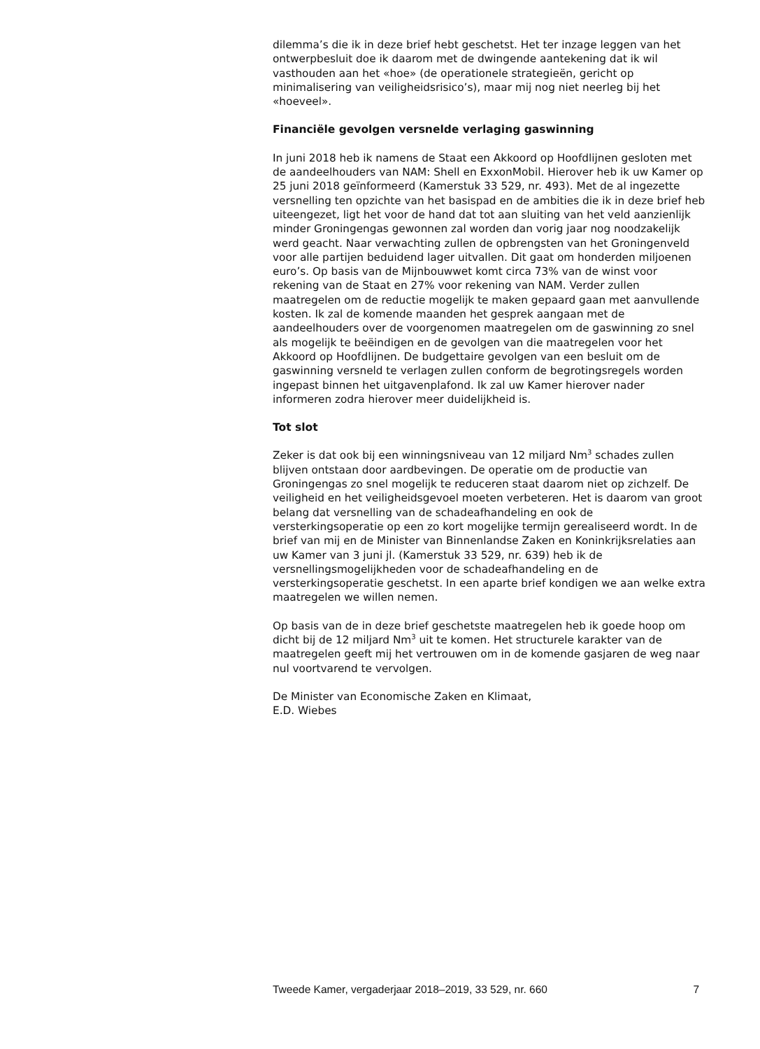dilemma’s die ik in deze brief hebt geschetst. Het ter inzage leggen van het ontwerpbesluit doe ik daarom met de dwingende aantekening dat ik wil vasthouden aan het «hoe» (de operationele strategieën, gericht op minimalisering van veiligheidsrisico’s), maar mij nog niet neerleg bij het «hoeveel».
Financiële gevolgen versnelde verlaging gaswinning
In juni 2018 heb ik namens de Staat een Akkoord op Hoofdlijnen gesloten met de aandeelhouders van NAM: Shell en ExxonMobil. Hierover heb ik uw Kamer op 25 juni 2018 geïnformeerd (Kamerstuk 33 529, nr. 493). Met de al ingezette versnelling ten opzichte van het basispad en de ambities die ik in deze brief heb uiteengezet, ligt het voor de hand dat tot aan sluiting van het veld aanzienlijk minder Groningengas gewonnen zal worden dan vorig jaar nog noodzakelijk werd geacht. Naar verwachting zullen de opbrengsten van het Groningenveld voor alle partijen beduidend lager uitvallen. Dit gaat om honderden miljoenen euro’s. Op basis van de Mijnbouwwet komt circa 73% van de winst voor rekening van de Staat en 27% voor rekening van NAM. Verder zullen maatregelen om de reductie mogelijk te maken gepaard gaan met aanvullende kosten. Ik zal de komende maanden het gesprek aangaan met de aandeelhouders over de voorgenomen maatregelen om de gaswinning zo snel als mogelijk te beëindigen en de gevolgen van die maatregelen voor het Akkoord op Hoofdlijnen. De budgettaire gevolgen van een besluit om de gaswinning versneld te verlagen zullen conform de begrotingsregels worden ingepast binnen het uitgavenplafond. Ik zal uw Kamer hierover nader informeren zodra hierover meer duidelijkheid is.
Tot slot
Zeker is dat ook bij een winningsniveau van 12 miljard Nm<sup>3</sup> schades zullen blijven ontstaan door aardbevingen. De operatie om de productie van Groningengas zo snel mogelijk te reduceren staat daarom niet op zichzelf. De veiligheid en het veiligheidsgevoel moeten verbeteren. Het is daarom van groot belang dat versnelling van de schadeafhandeling en ook de versterkingsoperatie op een zo kort mogelijke termijn gerealiseerd wordt. In de brief van mij en de Minister van Binnenlandse Zaken en Koninkrijksrelaties aan uw Kamer van 3 juni jl. (Kamerstuk 33 529, nr. 639) heb ik de versnellingsmogelijkheden voor de schadeafhandeling en de versterkingsoperatie geschetst. In een aparte brief kondigen we aan welke extra maatregelen we willen nemen.
Op basis van de in deze brief geschetste maatregelen heb ik goede hoop om dicht bij de 12 miljard Nm<sup>3</sup> uit te komen. Het structurele karakter van de maatregelen geeft mij het vertrouwen om in de komende gasjaren de weg naar nul voortvarend te vervolgen.
De Minister van Economische Zaken en Klimaat,
E.D. Wiebes
Tweede Kamer, vergaderjaar 2018–2019, 33 529, nr. 660 7